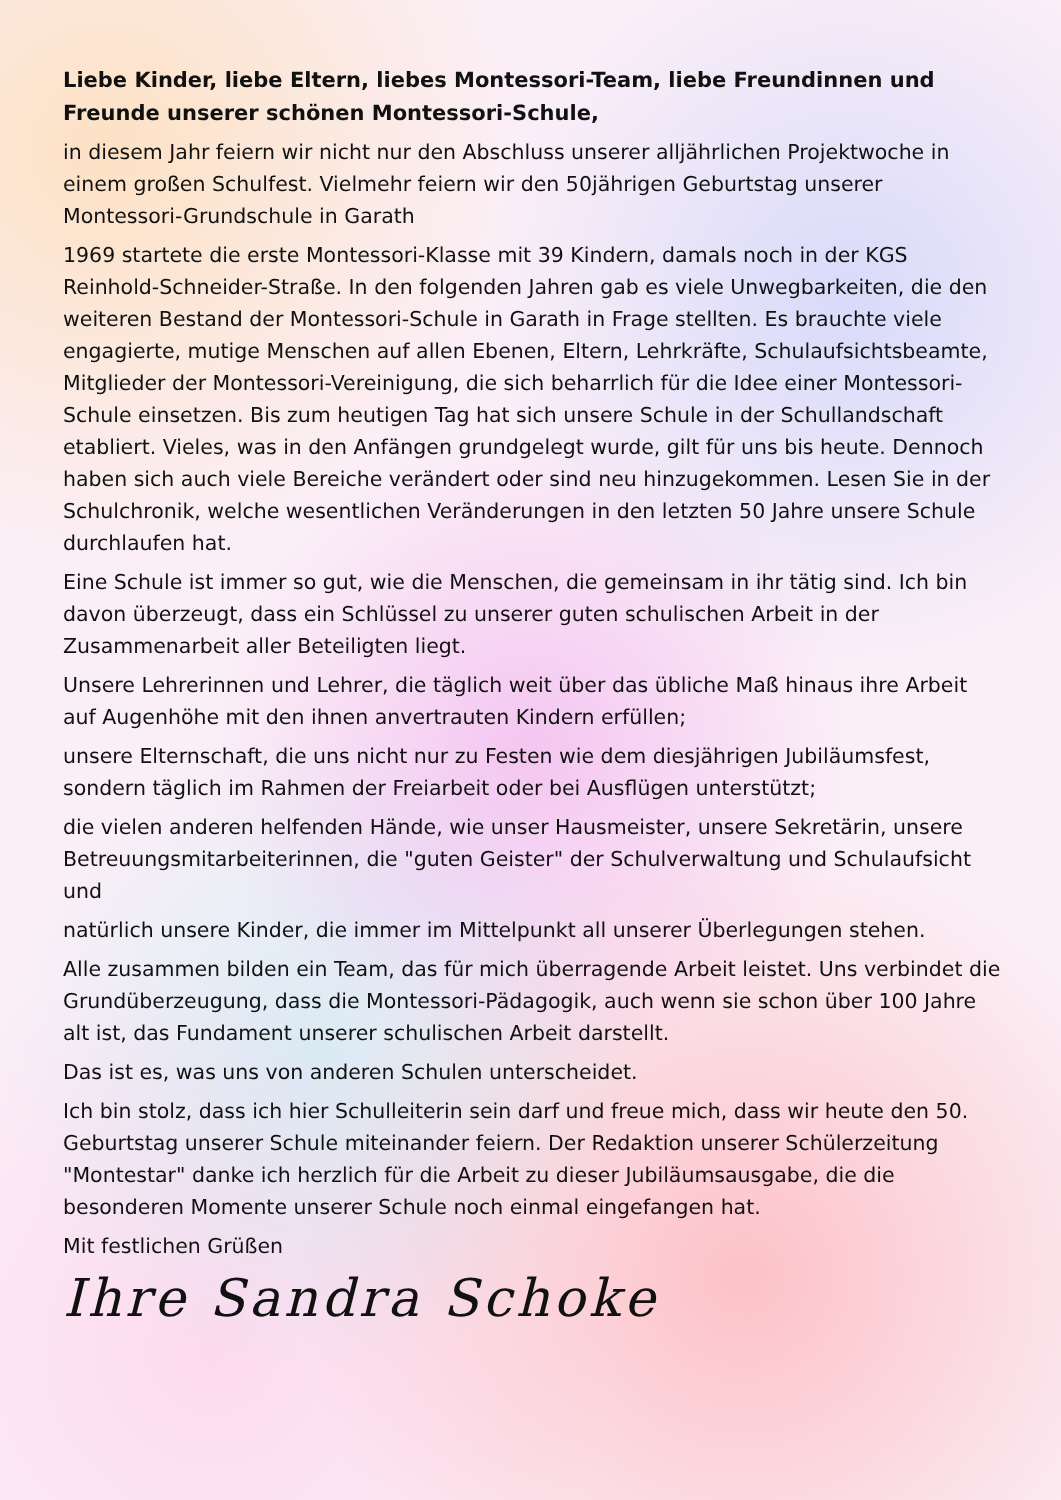Liebe Kinder, liebe Eltern, liebes Montessori-Team, liebe Freundinnen und Freunde unserer schönen Montessori-Schule,
in diesem Jahr feiern wir nicht nur den Abschluss unserer alljährlichen Projektwoche in einem großen Schulfest. Vielmehr feiern wir den 50jährigen Geburtstag unserer Montessori-Grundschule in Garath
1969 startete die erste Montessori-Klasse mit 39 Kindern, damals noch in der KGS Reinhold-Schneider-Straße. In den folgenden Jahren gab es viele Unwegbarkeiten, die den weiteren Bestand der Montessori-Schule in Garath in Frage stellten. Es brauchte viele engagierte, mutige Menschen auf allen Ebenen, Eltern, Lehrkräfte, Schulaufsichtsbeamte, Mitglieder der Montessori-Vereinigung, die sich beharrlich für die Idee einer Montessori-Schule einsetzen. Bis zum heutigen Tag hat sich unsere Schule in der Schullandschaft etabliert. Vieles, was in den Anfängen grundgelegt wurde, gilt für uns bis heute. Dennoch haben sich auch viele Bereiche verändert oder sind neu hinzugekommen. Lesen Sie in der Schulchronik, welche wesentlichen Veränderungen in den letzten 50 Jahre unsere Schule durchlaufen hat.
Eine Schule ist immer so gut, wie die Menschen, die gemeinsam in ihr tätig sind. Ich bin davon überzeugt, dass ein Schlüssel zu unserer guten schulischen Arbeit in der Zusammenarbeit aller Beteiligten liegt.
Unsere Lehrerinnen und Lehrer, die täglich weit über das übliche Maß hinaus ihre Arbeit auf Augenhöhe mit den ihnen anvertrauten Kindern erfüllen;
unsere Elternschaft, die uns nicht nur zu Festen wie dem diesjährigen Jubiläumsfest, sondern täglich im Rahmen der Freiarbeit oder bei Ausflügen unterstützt;
die vielen anderen helfenden Hände, wie unser Hausmeister, unsere Sekretärin, unsere Betreuungsmitarbeiterinnen, die "guten Geister" der Schulverwaltung und Schulaufsicht und
natürlich unsere Kinder, die immer im Mittelpunkt all unserer Überlegungen stehen.
Alle zusammen bilden ein Team, das für mich überragende Arbeit leistet. Uns verbindet die Grundüberzeugung, dass die Montessori-Pädagogik, auch wenn sie schon über 100 Jahre alt ist, das Fundament unserer schulischen Arbeit darstellt.
Das ist es, was uns von anderen Schulen unterscheidet.
Ich bin stolz, dass ich hier Schulleiterin sein darf und freue mich, dass wir heute den 50. Geburtstag unserer Schule miteinander feiern. Der Redaktion unserer Schülerzeitung "Montestar" danke ich herzlich für die Arbeit zu dieser Jubiläumsausgabe, die die besonderen Momente unserer Schule noch einmal eingefangen hat.
Mit festlichen Grüßen
Ihre Sandra Schoke